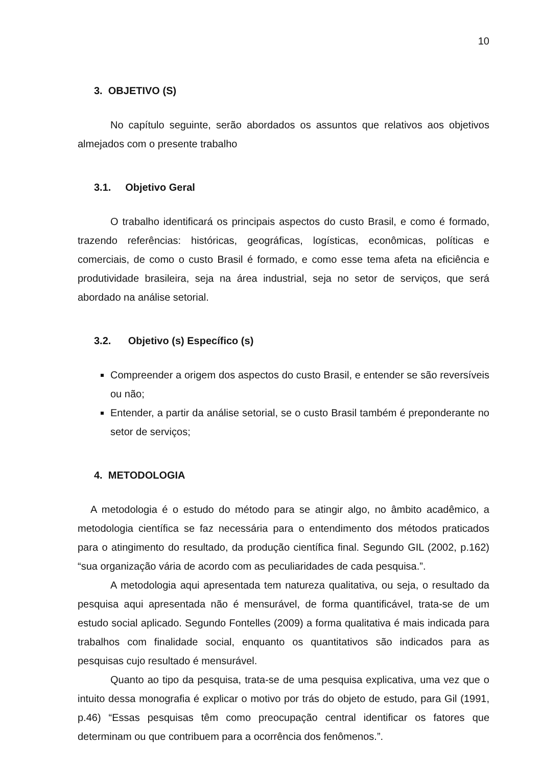10
3. OBJETIVO (S)
No capítulo seguinte, serão abordados os assuntos que relativos aos objetivos almejados com o presente trabalho
3.1. Objetivo Geral
O trabalho identificará os principais aspectos do custo Brasil, e como é formado, trazendo referências: históricas, geográficas, logísticas, econômicas, políticas e comerciais, de como o custo Brasil é formado, e como esse tema afeta na eficiência e produtividade brasileira, seja na área industrial, seja no setor de serviços, que será abordado na análise setorial.
3.2. Objetivo (s) Específico (s)
Compreender a origem dos aspectos do custo Brasil, e entender se são reversíveis ou não;
Entender, a partir da análise setorial, se o custo Brasil também é preponderante no setor de serviços;
4. METODOLOGIA
A metodologia é o estudo do método para se atingir algo, no âmbito acadêmico, a metodologia científica se faz necessária para o entendimento dos métodos praticados para o atingimento do resultado, da produção científica final. Segundo GIL (2002, p.162) “sua organização vária de acordo com as peculiaridades de cada pesquisa.”.
A metodologia aqui apresentada tem natureza qualitativa, ou seja, o resultado da pesquisa aqui apresentada não é mensurável, de forma quantificável, trata-se de um estudo social aplicado. Segundo Fontelles (2009) a forma qualitativa é mais indicada para trabalhos com finalidade social, enquanto os quantitativos são indicados para as pesquisas cujo resultado é mensurável.
Quanto ao tipo da pesquisa, trata-se de uma pesquisa explicativa, uma vez que o intuito dessa monografia é explicar o motivo por trás do objeto de estudo, para Gil (1991, p.46) “Essas pesquisas têm como preocupação central identificar os fatores que determinam ou que contribuem para a ocorrência dos fenômenos.”.